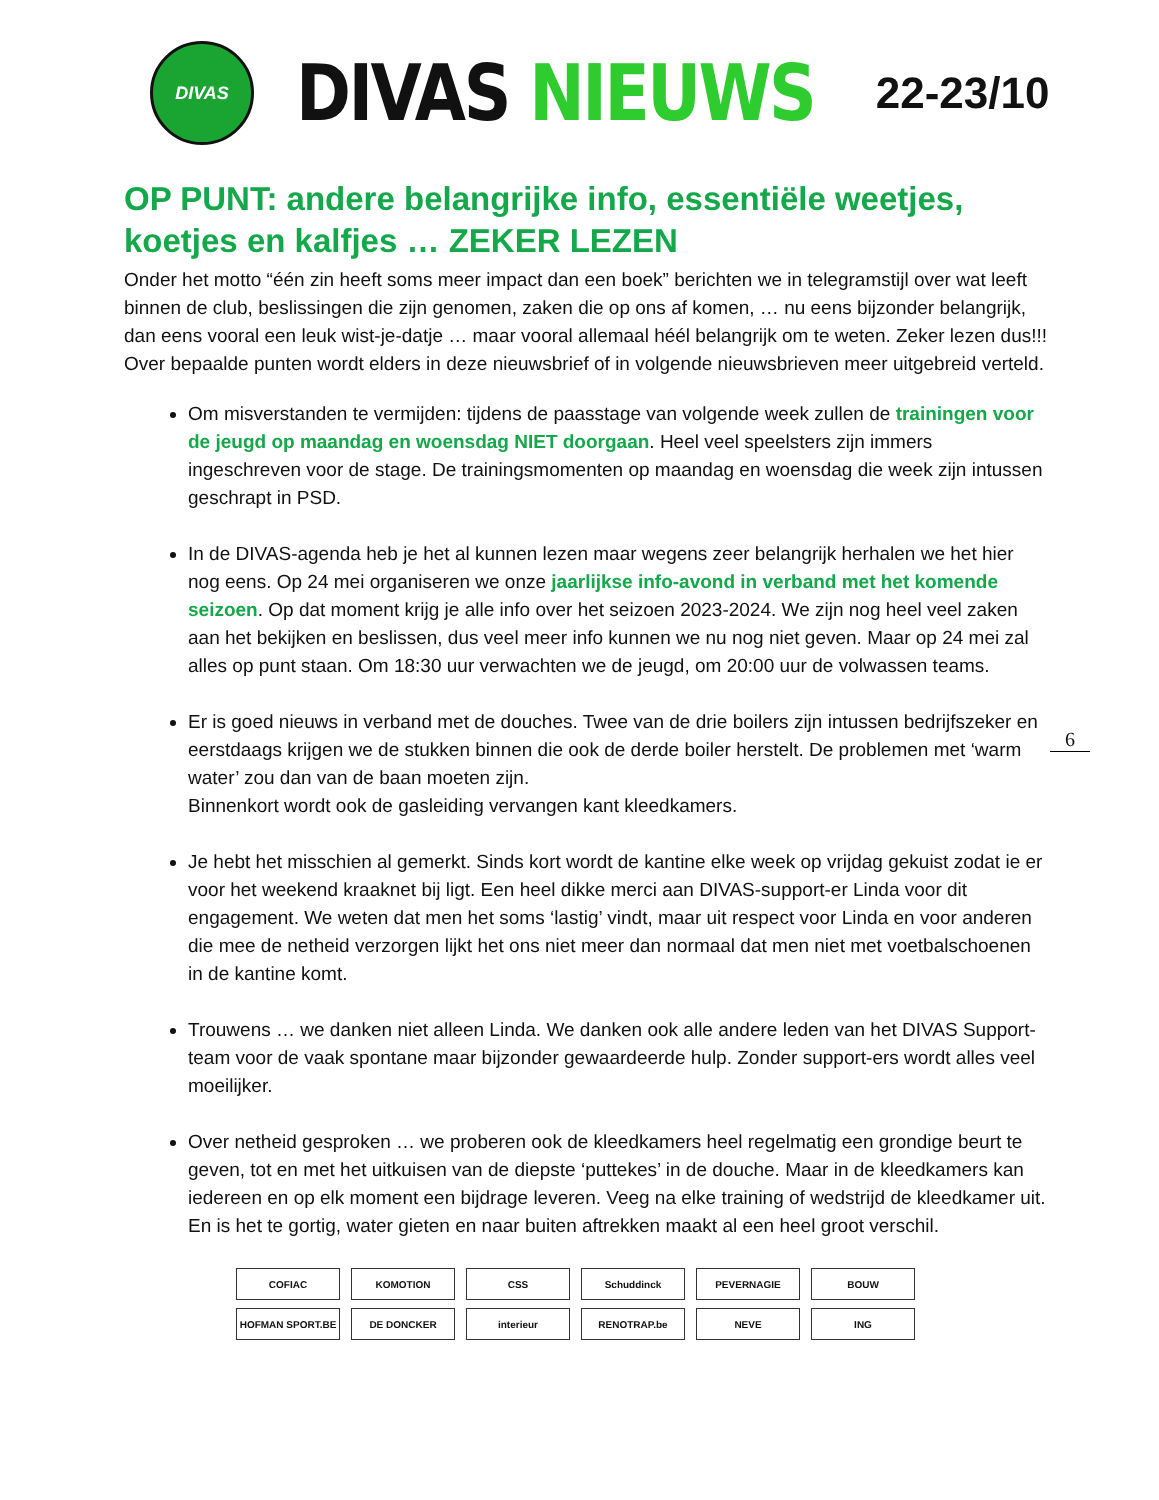DIVAS
DIVAS NIEUWS
22-23/10
OP PUNT: andere belangrijke info, essentiële weetjes, koetjes en kalfjes … ZEKER LEZEN
Onder het motto “één zin heeft soms meer impact dan een boek” berichten we in telegramstijl over wat leeft binnen de club, beslissingen die zijn genomen, zaken die op ons af komen, … nu eens bijzonder belangrijk, dan eens vooral een leuk wist-je-datje … maar vooral allemaal héél belangrijk om te weten. Zeker lezen dus!!! Over bepaalde punten wordt elders in deze nieuwsbrief of in volgende nieuwsbrieven meer uitgebreid verteld.
Om misverstanden te vermijden: tijdens de paasstage van volgende week zullen de trainingen voor de jeugd op maandag en woensdag NIET doorgaan. Heel veel speelsters zijn immers ingeschreven voor de stage. De trainingsmomenten op maandag en woensdag die week zijn intussen geschrapt in PSD.
In de DIVAS-agenda heb je het al kunnen lezen maar wegens zeer belangrijk herhalen we het hier nog eens. Op 24 mei organiseren we onze jaarlijkse info-avond in verband met het komende seizoen. Op dat moment krijg je alle info over het seizoen 2023-2024. We zijn nog heel veel zaken aan het bekijken en beslissen, dus veel meer info kunnen we nu nog niet geven. Maar op 24 mei zal alles op punt staan. Om 18:30 uur verwachten we de jeugd, om 20:00 uur de volwassen teams.
Er is goed nieuws in verband met de douches. Twee van de drie boilers zijn intussen bedrijfszeker en eerstdaags krijgen we de stukken binnen die ook de derde boiler herstelt. De problemen met ‘warm water’ zou dan van de baan moeten zijn.
Binnenkort wordt ook de gasleiding vervangen kant kleedkamers.
Je hebt het misschien al gemerkt. Sinds kort wordt de kantine elke week op vrijdag gekuist zodat ie er voor het weekend kraaknet bij ligt. Een heel dikke merci aan DIVAS-support-er Linda voor dit engagement. We weten dat men het soms ‘lastig’ vindt, maar uit respect voor Linda en voor anderen die mee de netheid verzorgen lijkt het ons niet meer dan normaal dat men niet met voetbalschoenen in de kantine komt.
Trouwens … we danken niet alleen Linda. We danken ook alle andere leden van het DIVAS Support-team voor de vaak spontane maar bijzonder gewaardeerde hulp. Zonder support-ers wordt alles veel moeilijker.
Over netheid gesproken … we proberen ook de kleedkamers heel regelmatig een grondige beurt te geven, tot en met het uitkuisen van de diepste ‘puttekes’ in de douche. Maar in de kleedkamers kan iedereen en op elk moment een bijdrage leveren. Veeg na elke training of wedstrijd de kleedkamer uit. En is het te gortig, water gieten en naar buiten aftrekken maakt al een heel groot verschil.
6
COFIAC
KOMOTION
CSS
Schuddinck
PEVERNAGIE
BOUW
HOFMAN SPORT.BE
DE DONCKER
interieur
RENOTRAP.be
NEVE
ING